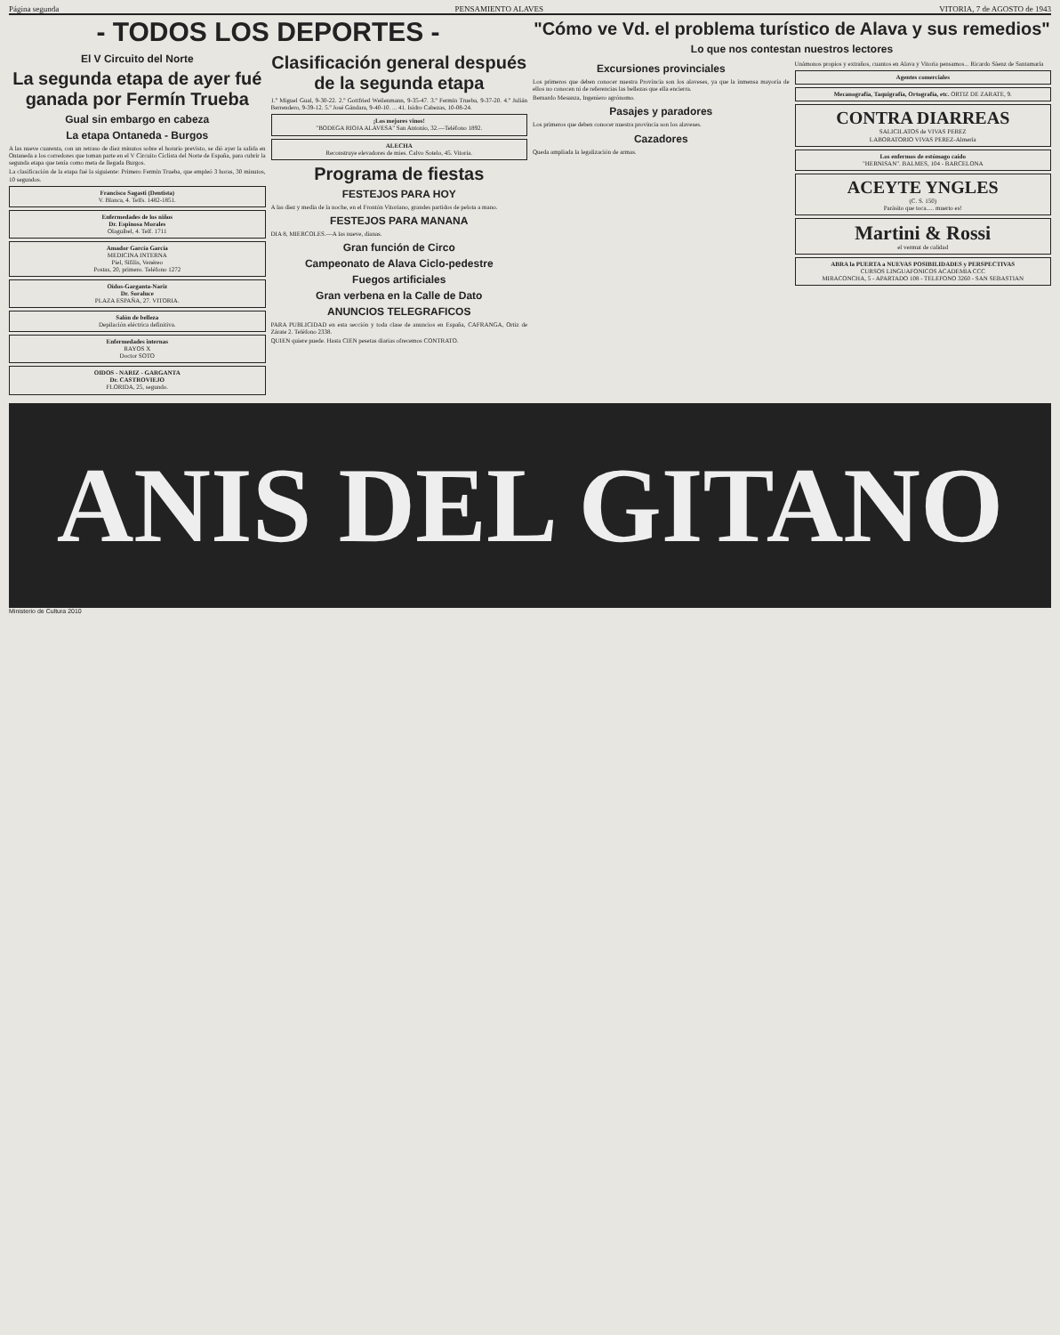Página segunda PENSAMIENTO ALAVES VITORIA, 7 de AGOSTO de 1943
- TODOS LOS DEPORTES -
El V Circuito del Norte
La segunda etapa de ayer fué ganada por Fermín Trueba
Gual sin embargo en cabeza
La etapa Ontaneda - Burgos
A las nueve cuarenta, con un retraso de diez minutos sobre el horario previsto, se dió ayer la salida en Ontaneda a los corredores que toman parte en el V Circuito Ciclista del Norte de España, para cubrir la segunda etapa que tenía como meta de llegada Burgos.
La clasificación de la etapa fué la siguiente: Primero Fermín Trueba, que empleó 3 horas, 30 minutos, 10 segundos.
Francisco Sagasti (Dentista)
V. Blanca, 4. Telfs. 1482-1851.
Enfermedades de los niños
Dr. Espinosa Morales
Olaguíbel, 4. Telf. 1711
Amador García García
MEDICINA INTERNA
Piel, Sífilis, Venéreo
Postas, 20, primero. Teléfono 1272
Oídos-Garganta-Nariz
Dr. Soraluce
PLAZA ESPAÑA, 27. VITORIA.
Salón de belleza
Depilación eléctrica definitiva.
Enfermedades internas
RAYOS X
Doctor SOTO
OIDOS - NARIZ - GARGANTA
Dr. CASTROVIEJO
FLORIDA, 25, segundo.
Clasificación general después de la segunda etapa
1.º Miguel Gual, 9-30-22. 2.º Gottfried Weilenmann, 9-35-47. 3.º Fermín Trueba, 9-37-20. 4.º Julián Berrendero, 9-39-12. 5.º José Gándara, 9-40-10. ... 41. Isidro Cabezas, 10-08-24.
¡Los mejores vinos!
"BODEGA RIOJA ALAVESA" San Antonio, 32.—Teléfono 1892.
ALECHA
Reconstruye elevadores de mies. Calvo Sotelo, 45. Vitoria.
Programa de fiestas
FESTEJOS PARA HOY
A las diez y media de la noche, en el Frontón Vitoriano, grandes partidos de pelota a mano.
FESTEJOS PARA MANANA
DIA 8, MIERCOLES.—A las nueve, dianas.
Gran función de Circo
Campeonato de Alava Ciclo-pedestre
Fuegos artificiales
Gran verbena en la Calle de Dato
ANUNCIOS TELEGRAFICOS
PARA PUBLICIDAD en esta sección y toda clase de anuncios en España, CAFRANGA, Ortiz de Zárate 2. Teléfono 2338.
QUIEN quiere puede. Hasta CIEN pesetas diarias ofrecemos CONTRATO.
"Cómo ve Vd. el problema turístico de Alava y sus remedios"
Lo que nos contestan nuestros lectores
Excursiones provinciales
Los primeros que deben conocer nuestra Provincia son los alaveses, ya que la inmensa mayoría de ellos no conocen ni de referencias las bellezas que ella encierra.
Bernardo Mesanza, Ingeniero agrónomo.
Pasajes y paradores
Los primeros que deben conocer nuestra provincia son los alaveses.
Cazadores
Queda ampliada la legalización de armas.
Unámonos propios y extraños, cuantos en Alava y Vitoria pensamos... Ricardo Sáenz de Santamaría
Agentes comerciales
Mecanografía, Taquigrafía, Ortografía, etc. ORTIZ DE ZARATE, 9.
CONTRA DIARREAS
SALICILATOS de VIVAS PEREZ
LABORATORIO VIVAS PEREZ-Almería
Los enfermos de estómago caído
"HERNISAN". BALMES, 104 - BARCELONA
ACEYTE YNGLES
(C. S. 150)
Parásito que toca..... muerto es!
Martini & Rossi
el vermut de calidad
ABRA la PUERTA a NUEVAS POSIBILIDADES y PERSPECTIVAS
CURSOS LINGUAFONICOS ACADEMIA CCC
MIRACONCHA, 5 - APARTADO 108 - TELEFONO 3260 - SAN SEBASTIAN
ANIS DEL GITANO
Ministerio de Cultura 2010